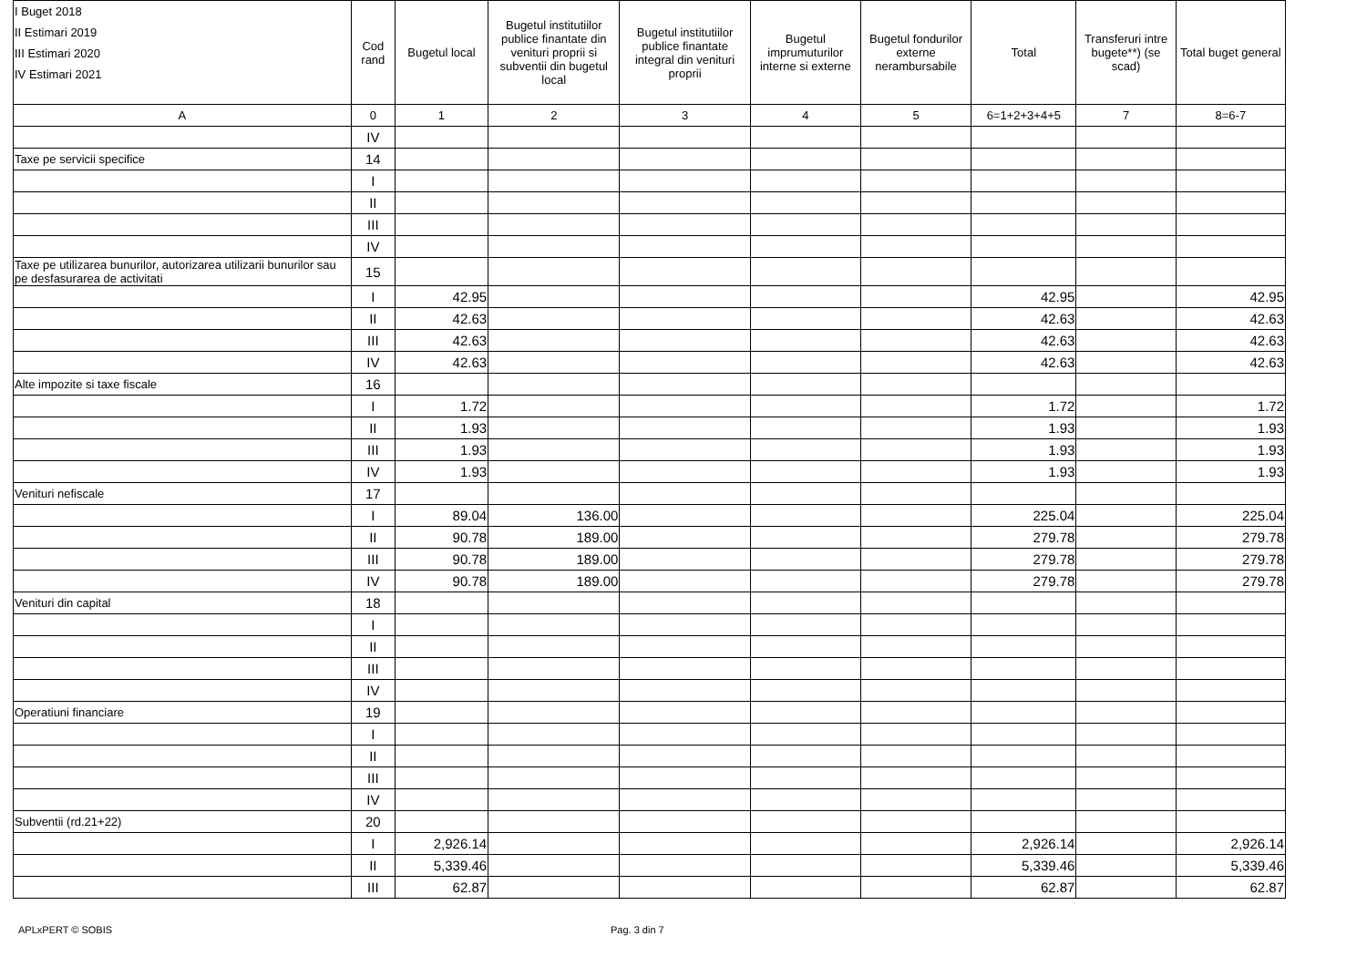| I Buget 2018 II Estimari 2019 III Estimari 2020 IV Estimari 2021 | Cod rand | Bugetul local | Bugetul institutiilor publice finantate din venituri proprii si subventii din bugetul local | Bugetul institutiilor publice finantate integral din venituri proprii | Bugetul imprumuturilor interne si externe | Bugetul fondurilor externe nerambursabile | Total | Transferuri intre bugete**) (se scad) | Total buget general |
| --- | --- | --- | --- | --- | --- | --- | --- | --- | --- |
| A | 0 | 1 | 2 | 3 | 4 | 5 | 6=1+2+3+4+5 | 7 | 8=6-7 |
| | IV | | | | | | | | |
| Taxe pe servicii specifice | 14 | | | | | | | | |
| | I | | | | | | | | |
| | II | | | | | | | | |
| | III | | | | | | | | |
| | IV | | | | | | | | |
| Taxe pe utilizarea bunurilor, autorizarea utilizarii bunurilor sau pe desfasurarea de activitati | 15 | | | | | | | | |
| | I | 42.95 | | | | | 42.95 | | 42.95 |
| | II | 42.63 | | | | | 42.63 | | 42.63 |
| | III | 42.63 | | | | | 42.63 | | 42.63 |
| | IV | 42.63 | | | | | 42.63 | | 42.63 |
| Alte impozite si taxe fiscale | 16 | | | | | | | | |
| | I | 1.72 | | | | | 1.72 | | 1.72 |
| | II | 1.93 | | | | | 1.93 | | 1.93 |
| | III | 1.93 | | | | | 1.93 | | 1.93 |
| | IV | 1.93 | | | | | 1.93 | | 1.93 |
| Venituri nefiscale | 17 | | | | | | | | |
| | I | 89.04 | 136.00 | | | | 225.04 | | 225.04 |
| | II | 90.78 | 189.00 | | | | 279.78 | | 279.78 |
| | III | 90.78 | 189.00 | | | | 279.78 | | 279.78 |
| | IV | 90.78 | 189.00 | | | | 279.78 | | 279.78 |
| Venituri din capital | 18 | | | | | | | | |
| | I | | | | | | | | |
| | II | | | | | | | | |
| | III | | | | | | | | |
| | IV | | | | | | | | |
| Operatiuni financiare | 19 | | | | | | | | |
| | I | | | | | | | | |
| | II | | | | | | | | |
| | III | | | | | | | | |
| | IV | | | | | | | | |
| Subventii (rd.21+22) | 20 | | | | | | | | |
| | I | 2,926.14 | | | | | 2,926.14 | | 2,926.14 |
| | II | 5,339.46 | | | | | 5,339.46 | | 5,339.46 |
| | III | 62.87 | | | | | 62.87 | | 62.87 |
APLxPERT © SOBIS Pag. 3 din 7